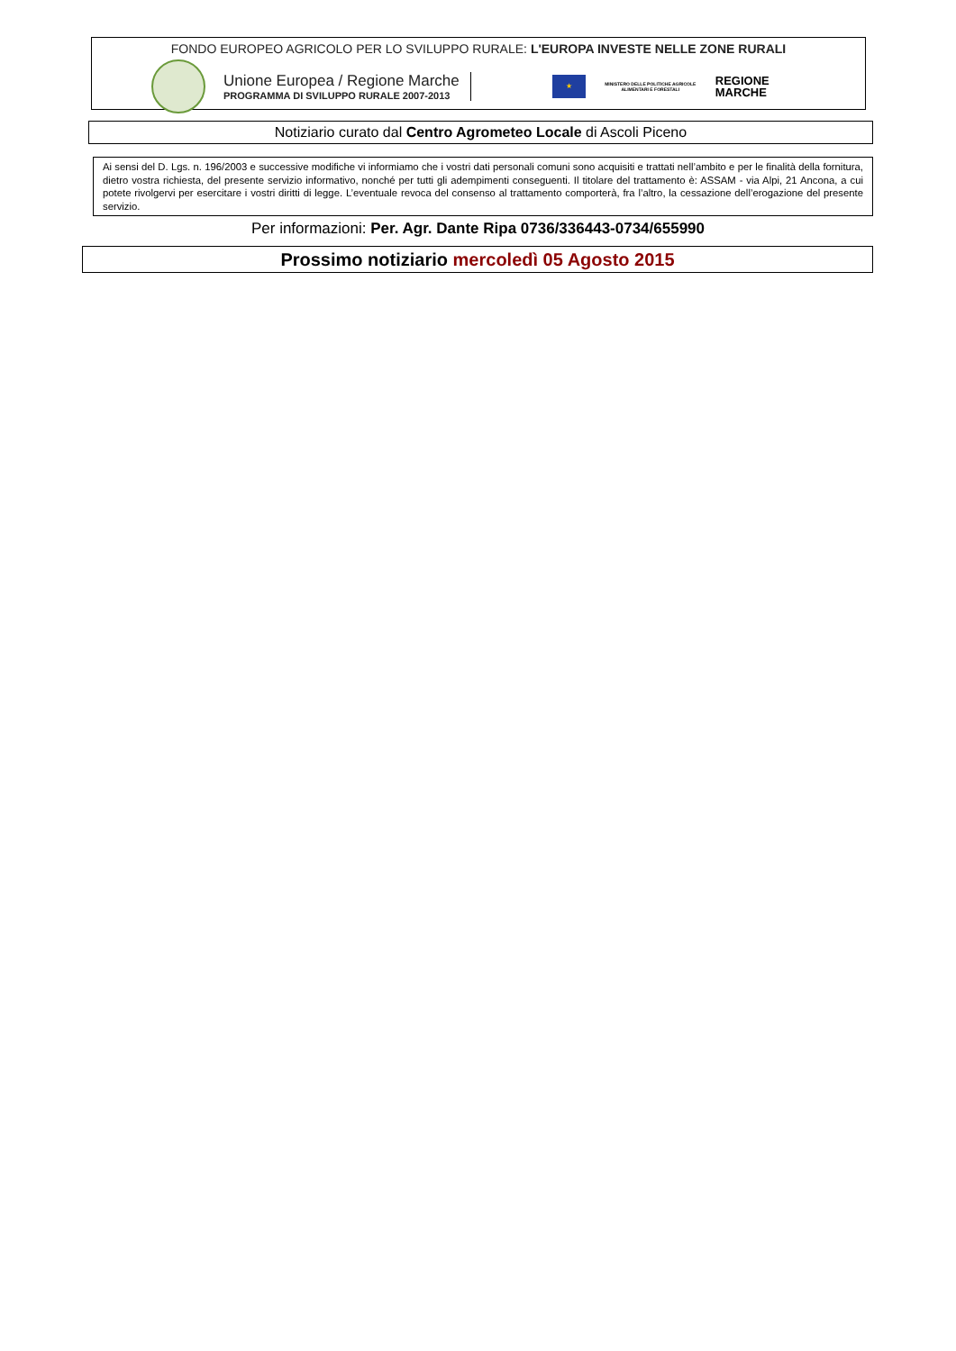FONDO EUROPEO AGRICOLO PER LO SVILUPPO RURALE: L'EUROPA INVESTE NELLE ZONE RURALI
Unione Europea / Regione Marche
PROGRAMMA DI SVILUPPO RURALE 2007-2013
★
MINISTERO DELLE POLITICHE AGRICOLE ALIMENTARI E FORESTALI
REGIONE
MARCHE
Notiziario curato dal Centro Agrometeo Locale di Ascoli Piceno
Ai sensi del D. Lgs. n. 196/2003 e successive modifiche vi informiamo che i vostri dati personali comuni sono acquisiti e trattati nell’ambito e per le finalità della fornitura, dietro vostra richiesta, del presente servizio informativo, nonché per tutti gli adempimenti conseguenti. Il titolare del trattamento è: ASSAM - via Alpi, 21 Ancona, a cui potete rivolgervi per esercitare i vostri diritti di legge. L’eventuale revoca del consenso al trattamento comporterà, fra l’altro, la cessazione dell’erogazione del presente servizio.
Per informazioni: Per. Agr. Dante Ripa 0736/336443-0734/655990
Prossimo notiziario mercoledì 05 Agosto 2015